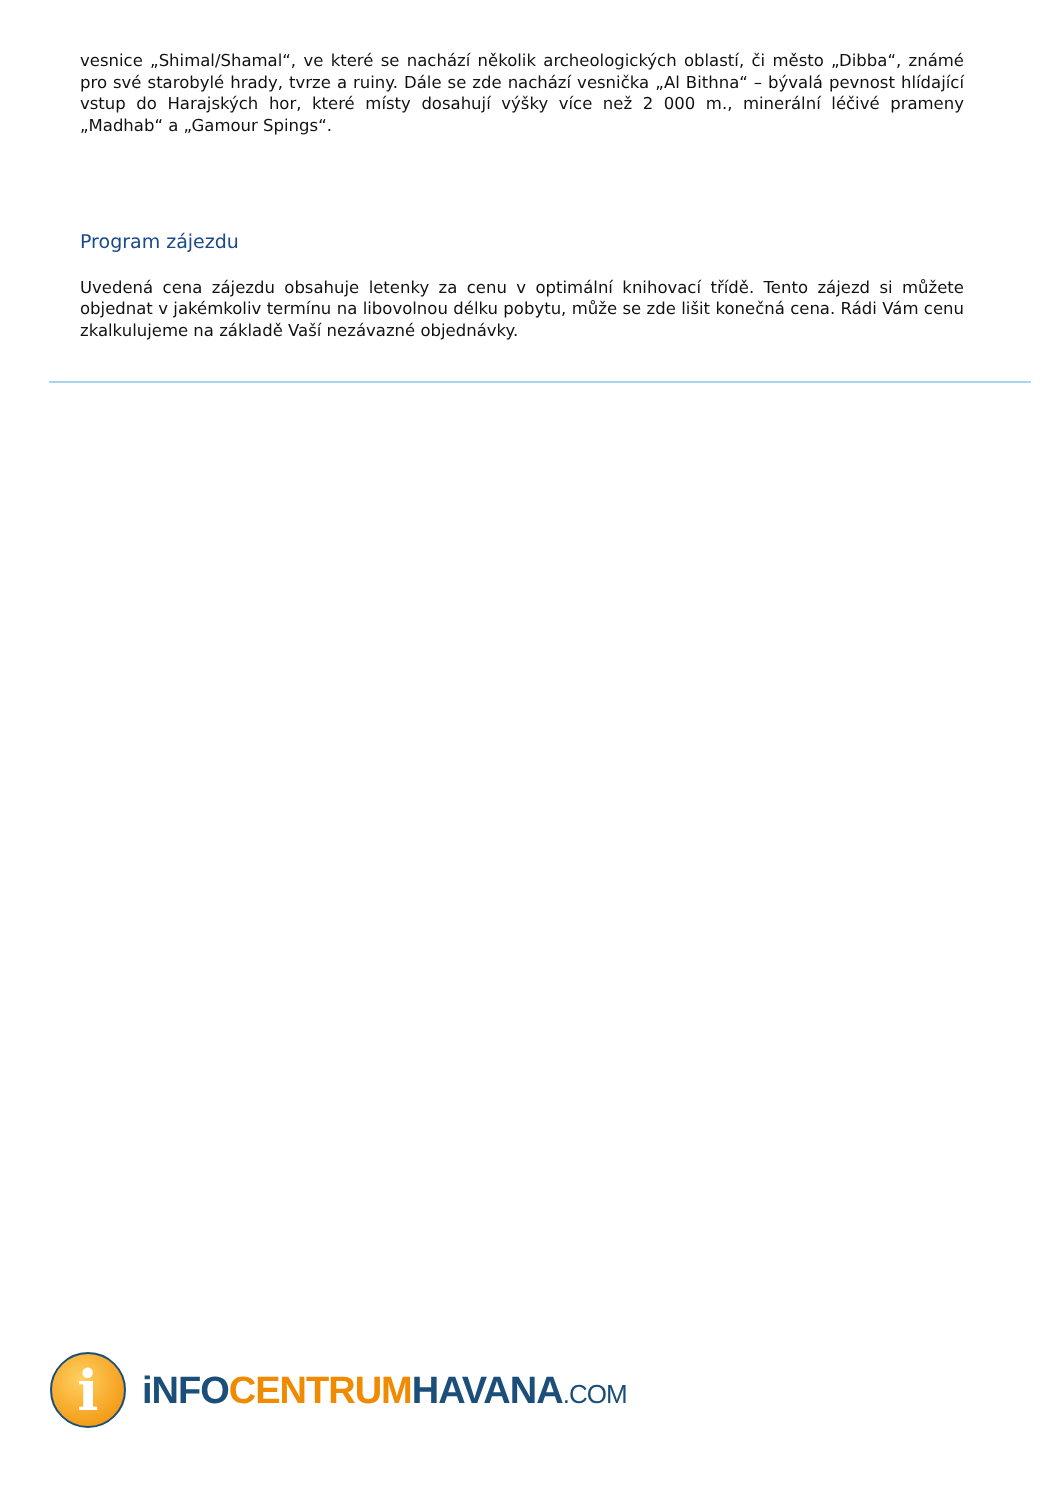vesnice „Shimal/Shamal“, ve které se nachází několik archeologických oblastí, či město „Dibba“, známé pro své starobylé hrady, tvrze a ruiny. Dále se zde nachází vesnička „Al Bithna“ – bývalá pevnost hlídající vstup do Harajských hor, které místy dosahují výšky více než 2 000 m., minerální léčivé prameny „Madhab“ a „Gamour Spings“.
Program zájezdu
Uvedená cena zájezdu obsahuje letenky za cenu v optimální knihovací třídě. Tento zájezd si můžete objednat v jakémkoliv termínu na libovolnou délku pobytu, může se zde lišit konečná cena. Rádi Vám cenu zkalkulujeme na základě Vaší nezávazné objednávky.
i
iNFO CENTRUM HAVANA.COM